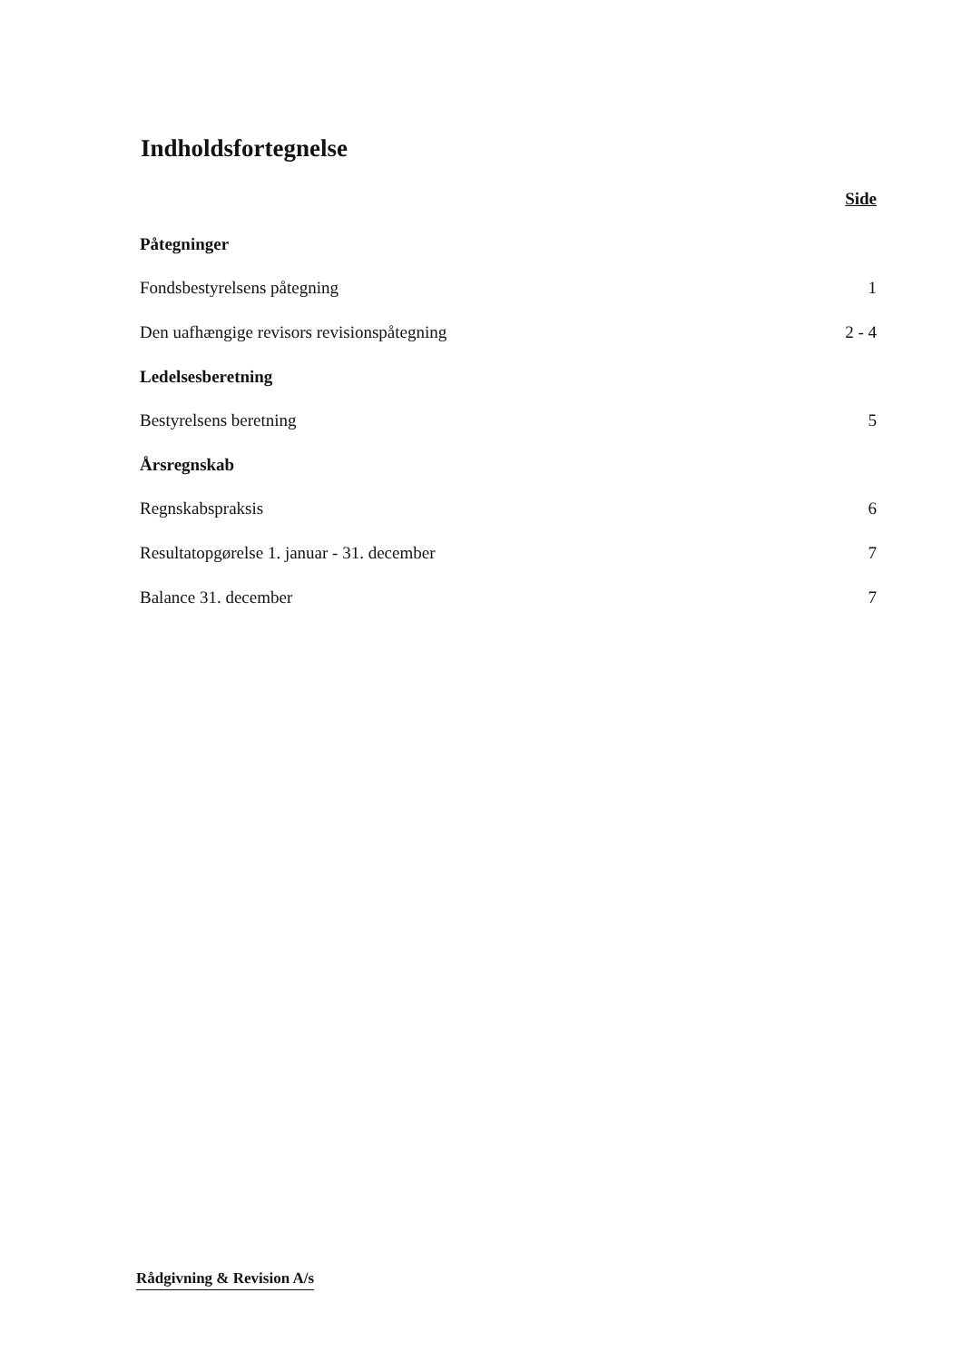Indholdsfortegnelse
Side
Påtegninger
Fondsbestyrelsens påtegning 1
Den uafhængige revisors revisionspåtegning 2 - 4
Ledelsesberetning
Bestyrelsens beretning 5
Årsregnskab
Regnskabspraksis 6
Resultatopgørelse 1. januar - 31. december 7
Balance 31. december 7
Rådgivning & Revision A/s